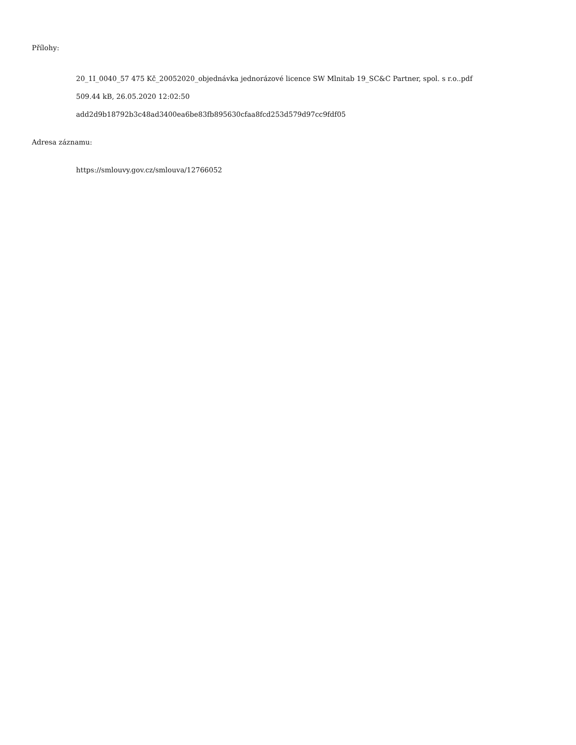Přílohy:
20_1I_0040_57 475 Kč_20052020_objednávka jednorázové licence SW Mlnitab 19_SC&C Partner, spol. s r.o..pdf
509.44 kB, 26.05.2020 12:02:50
add2d9b18792b3c48ad3400ea6be83fb895630cfaa8fcd253d579d97cc9fdf05
Adresa záznamu:
https://smlouvy.gov.cz/smlouva/12766052